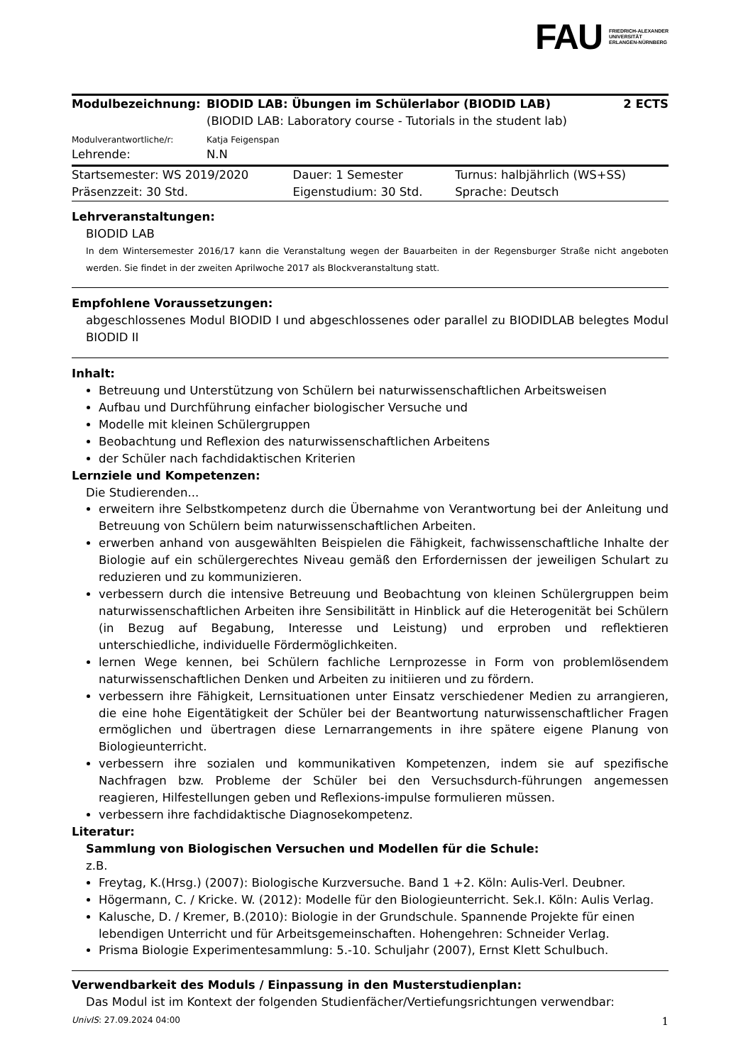FAU
FRIEDRICH-ALEXANDER
UNIVERSITÄT
ERLANGEN-NÜRNBERG
| Modulbezeichnung: | BIODID LAB: Übungen im Schülerlabor (BIODID LAB) (BIODID LAB: Laboratory course - Tutorials in the student lab) | 2 ECTS |
| Modulverantwortliche/r: | Katja Feigenspan | |
| Lehrende: | N.N | |
| Startsemester: WS 2019/2020 | Dauer: 1 Semester | Turnus: halbjährlich (WS+SS) |
| Präsenzzeit: 30 Std. | Eigenstudium: 30 Std. | Sprache: Deutsch |
Lehrveranstaltungen:
BIODID LAB
In dem Wintersemester 2016/17 kann die Veranstaltung wegen der Bauarbeiten in der Regensburger Straße nicht angeboten werden. Sie findet in der zweiten Aprilwoche 2017 als Blockveranstaltung statt.
Empfohlene Voraussetzungen:
abgeschlossenes Modul BIODID I und abgeschlossenes oder parallel zu BIODIDLAB belegtes Modul BIODID II
Inhalt:
Betreuung und Unterstützung von Schülern bei naturwissenschaftlichen Arbeitsweisen
Aufbau und Durchführung einfacher biologischer Versuche und
Modelle mit kleinen Schülergruppen
Beobachtung und Reflexion des naturwissenschaftlichen Arbeitens
der Schüler nach fachdidaktischen Kriterien
Lernziele und Kompetenzen:
Die Studierenden...
erweitern ihre Selbstkompetenz durch die Übernahme von Verantwortung bei der Anleitung und Betreuung von Schülern beim naturwissenschaftlichen Arbeiten.
erwerben anhand von ausgewählten Beispielen die Fähigkeit, fachwissenschaftliche Inhalte der Biologie auf ein schülergerechtes Niveau gemäß den Erfordernissen der jeweiligen Schulart zu reduzieren und zu kommunizieren.
verbessern durch die intensive Betreuung und Beobachtung von kleinen Schülergruppen beim naturwissenschaftlichen Arbeiten ihre Sensibilitätt in Hinblick auf die Heterogenität bei Schülern (in Bezug auf Begabung, Interesse und Leistung) und erproben und reflektieren unterschiedliche, individuelle Fördermöglichkeiten.
lernen Wege kennen, bei Schülern fachliche Lernprozesse in Form von problemlösendem naturwissenschaftlichen Denken und Arbeiten zu initiieren und zu fördern.
verbessern ihre Fähigkeit, Lernsituationen unter Einsatz verschiedener Medien zu arrangieren, die eine hohe Eigentätigkeit der Schüler bei der Beantwortung naturwissenschaftlicher Fragen ermöglichen und übertragen diese Lernarrangements in ihre spätere eigene Planung von Biologieunterricht.
verbessern ihre sozialen und kommunikativen Kompetenzen, indem sie auf spezifische Nachfragen bzw. Probleme der Schüler bei den Versuchsdurch-führungen angemessen reagieren, Hilfestellungen geben und Reflexions-impulse formulieren müssen.
verbessern ihre fachdidaktische Diagnosekompetenz.
Literatur:
Sammlung von Biologischen Versuchen und Modellen für die Schule:
z.B.
Freytag, K.(Hrsg.) (2007): Biologische Kurzversuche. Band 1 +2. Köln: Aulis-Verl. Deubner.
Högermann, C. / Kricke. W. (2012): Modelle für den Biologieunterricht. Sek.I. Köln: Aulis Verlag.
Kalusche, D. / Kremer, B.(2010): Biologie in der Grundschule. Spannende Projekte für einen lebendigen Unterricht und für Arbeitsgemeinschaften. Hohengehren: Schneider Verlag.
Prisma Biologie Experimentesammlung: 5.-10. Schuljahr (2007), Ernst Klett Schulbuch.
Verwendbarkeit des Moduls / Einpassung in den Musterstudienplan:
Das Modul ist im Kontext der folgenden Studienfächer/Vertiefungsrichtungen verwendbar:
UnivIS: 27.09.2024 04:00 1